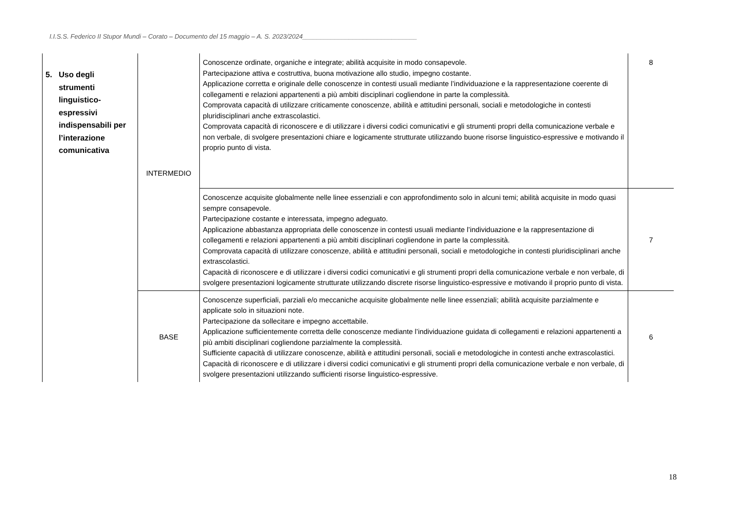I.I.S.S. Federico II Stupor Mundi – Corato – Documento del 15 maggio – A. S. 2023/2024________________________________
| 5. Uso degli strumenti linguistico- espressivi indispensabili per l’interazione comunicativa | INTERMEDIO | Conoscenze ordinate, organiche e integrate; abilità acquisite in modo consapevole. Partecipazione attiva e costruttiva, buona motivazione allo studio, impegno costante. Applicazione corretta e originale delle conoscenze in contesti usuali mediante l’individuazione e la rappresentazione coerente di collegamenti e relazioni appartenenti a più ambiti disciplinari cogliendone in parte la complessità. Comprovata capacità di utilizzare criticamente conoscenze, abilità e attitudini personali, sociali e metodologiche in contesti pluridisciplinari anche extrascolastici. Comprovata capacità di riconoscere e di utilizzare i diversi codici comunicativi e gli strumenti propri della comunicazione verbale e non verbale, di svolgere presentazioni chiare e logicamente strutturate utilizzando buone risorse linguistico-espressive e motivando il proprio punto di vista. | 8 |
| | | Conoscenze acquisite globalmente nelle linee essenziali e con approfondimento solo in alcuni temi; abilità acquisite in modo quasi sempre consapevole. Partecipazione costante e interessata, impegno adeguato. Applicazione abbastanza appropriata delle conoscenze in contesti usuali mediante l’individuazione e la rappresentazione di collegamenti e relazioni appartenenti a più ambiti disciplinari cogliendone in parte la complessità. Comprovata capacità di utilizzare conoscenze, abilità e attitudini personali, sociali e metodologiche in contesti pluridisciplinari anche extrascolastici. Capacità di riconoscere e di utilizzare i diversi codici comunicativi e gli strumenti propri della comunicazione verbale e non verbale, di svolgere presentazioni logicamente strutturate utilizzando discrete risorse linguistico-espressive e motivando il proprio punto di vista. | 7 |
| | BASE | Conoscenze superficiali, parziali e/o meccaniche acquisite globalmente nelle linee essenziali; abilità acquisite parzialmente e applicate solo in situazioni note. Partecipazione da sollecitare e impegno accettabile. Applicazione sufficientemente corretta delle conoscenze mediante l’individuazione guidata di collegamenti e relazioni appartenenti a più ambiti disciplinari cogliendone parzialmente la complessità. Sufficiente capacità di utilizzare conoscenze, abilità e attitudini personali, sociali e metodologiche in contesti anche extrascolastici. Capacità di riconoscere e di utilizzare i diversi codici comunicativi e gli strumenti propri della comunicazione verbale e non verbale, di svolgere presentazioni utilizzando sufficienti risorse linguistico-espressive. | 6 |
18